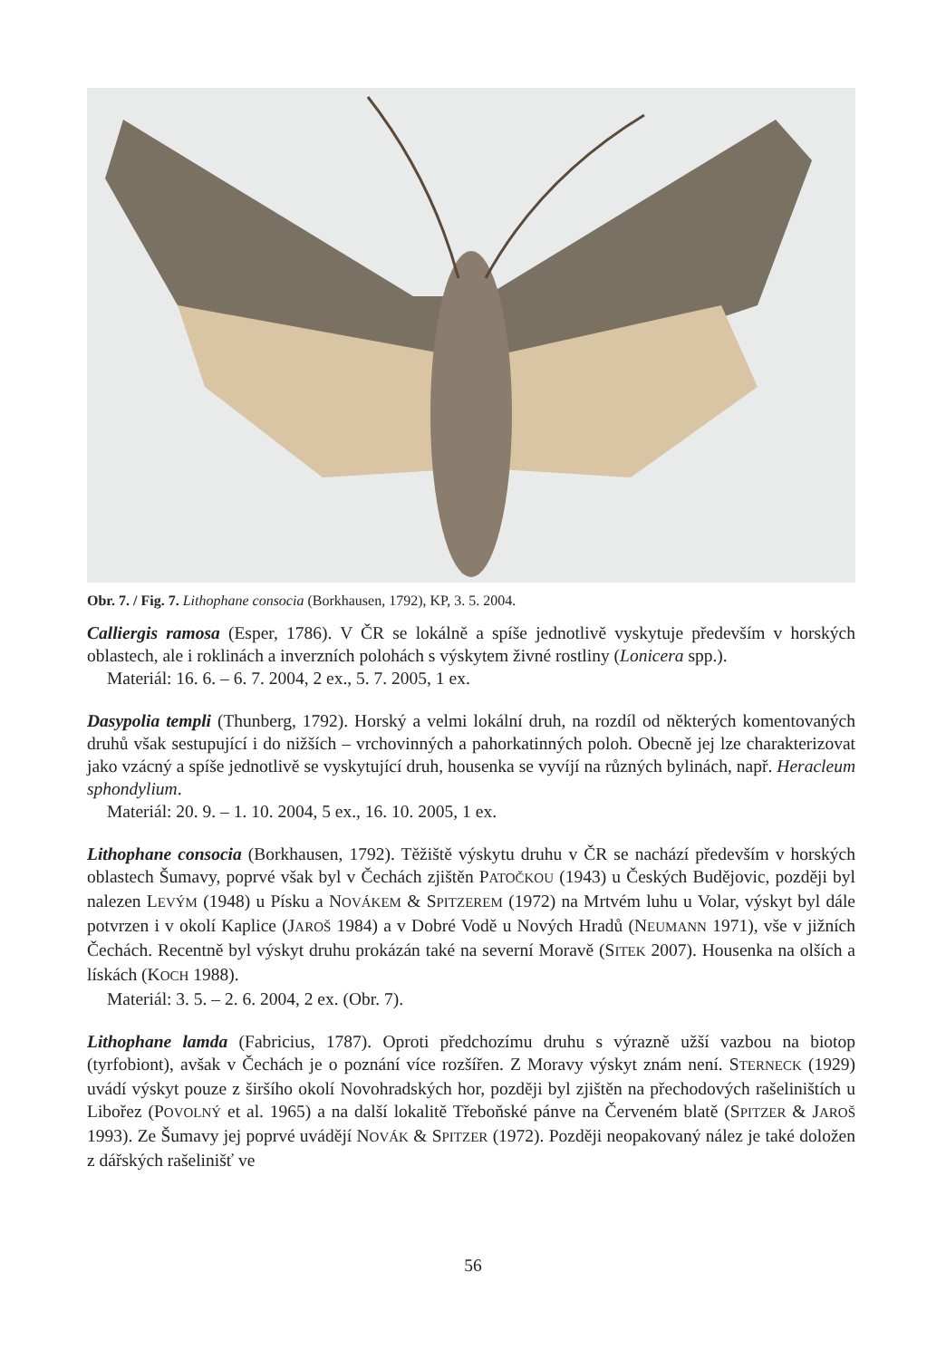Obr. 7. / Fig. 7. Lithophane consocia (Borkhausen, 1792), KP, 3. 5. 2004.
Calliergis ramosa (Esper, 1786). V ČR se lokálně a spíše jednotlivě vyskytuje především v horských oblastech, ale i roklinách a inverzních polohách s výskytem živné rostliny (Lonicera spp.).
Materiál: 16. 6. – 6. 7. 2004, 2 ex., 5. 7. 2005, 1 ex.
Dasypolia templi (Thunberg, 1792). Horský a velmi lokální druh, na rozdíl od některých komentovaných druhů však sestupující i do nižších – vrchovinných a pahorkatinných poloh. Obecně jej lze charakterizovat jako vzácný a spíše jednotlivě se vyskytující druh, housenka se vyvíjí na různých bylinách, např. Heracleum sphondylium.
Materiál: 20. 9. – 1. 10. 2004, 5 ex., 16. 10. 2005, 1 ex.
Lithophane consocia (Borkhausen, 1792). Těžiště výskytu druhu v ČR se nachází především v horských oblastech Šumavy, poprvé však byl v Čechách zjištěn PATOČKOU (1943) u Českých Budějovic, později byl nalezen LEVÝM (1948) u Písku a NOVÁKEM & SPITZEREM (1972) na Mrtvém luhu u Volar, výskyt byl dále potvrzen i v okolí Kaplice (JAROŠ 1984) a v Dobré Vodě u Nových Hradů (NEUMANN 1971), vše v jižních Čechách. Recentně byl výskyt druhu prokázán také na severní Moravě (SITEK 2007). Housenka na olších a lískách (KOCH 1988).
Materiál: 3. 5. – 2. 6. 2004, 2 ex. (Obr. 7).
Lithophane lamda (Fabricius, 1787). Oproti předchozímu druhu s výrazně užší vazbou na biotop (tyrfobiont), avšak v Čechách je o poznání více rozšířen. Z Moravy výskyt znám není. STERNECK (1929) uvádí výskyt pouze z širšího okolí Novohradských hor, později byl zjištěn na přechodových rašeliništích u Libořez (POVOLNÝ et al. 1965) a na další lokalitě Třeboňské pánve na Červeném blatě (SPITZER & JAROŠ 1993). Ze Šumavy jej poprvé uvádějí NOVÁK & SPITZER (1972). Později neopakovaný nález je také doložen z dářských rašelinišť ve
56